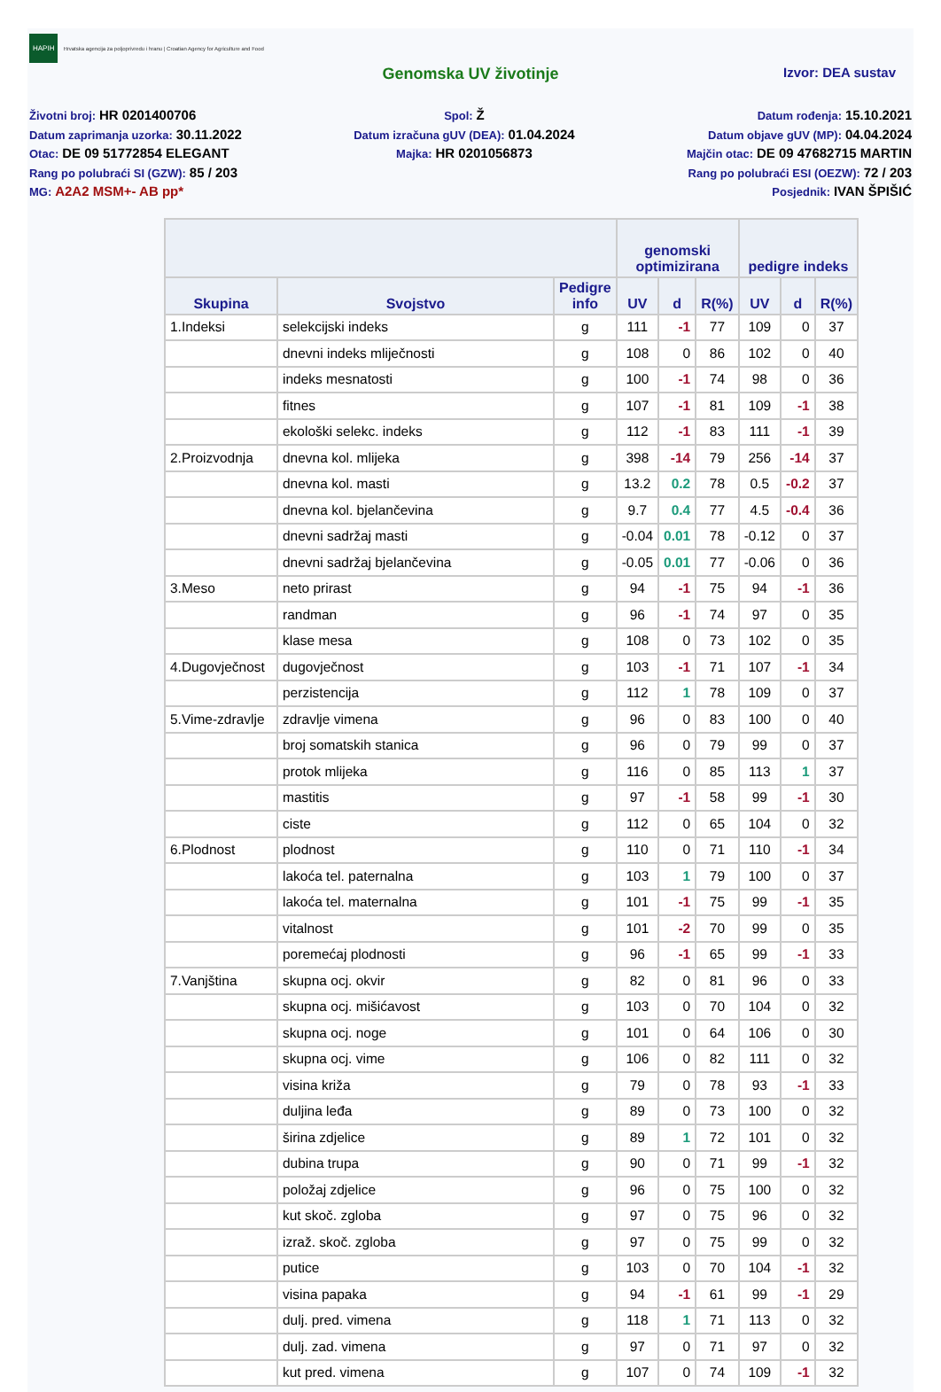HAPIH Hrvatska agencija za poljoprivredu i hranu | Croatian Agency for Agriculture and Food
Genomska UV životinje Izvor: DEA sustav
Životni broj: HR 0201400706
Datum zaprimanja uzorka: 30.11.2022
Otac: DE 09 51772854 ELEGANT
Rang po polubraći SI (GZW): 85 / 203
MG: A2A2 MSM+- AB pp*
Spol: Ž
Datum izračuna gUV (DEA): 01.04.2024
Majka: HR 0201056873
Datum rođenja: 15.10.2021
Datum objave gUV (MP): 04.04.2024
Majčin otac: DE 09 47682715 MARTIN
Rang po polubraći ESI (OEZW): 72 / 203
Posjednik: IVAN ŠPIŠIĆ
| | | | genomski optimizirana | | | pedigre indeks | | |
| --- | --- | --- | --- | --- | --- | --- | --- | --- |
| Skupina | Svojstvo | Pedigre info | UV | d | R(%) | UV | d | R(%) |
| 1.Indeksi | selekcijski indeks | g | 111 | -1 | 77 | 109 | 0 | 37 |
| | dnevni indeks mliječnosti | g | 108 | 0 | 86 | 102 | 0 | 40 |
| | indeks mesnatosti | g | 100 | -1 | 74 | 98 | 0 | 36 |
| | fitnes | g | 107 | -1 | 81 | 109 | -1 | 38 |
| | ekološki selekc. indeks | g | 112 | -1 | 83 | 111 | -1 | 39 |
| 2.Proizvodnja | dnevna kol. mlijeka | g | 398 | -14 | 79 | 256 | -14 | 37 |
| | dnevna kol. masti | g | 13.2 | 0.2 | 78 | 0.5 | -0.2 | 37 |
| | dnevna kol. bjelančevina | g | 9.7 | 0.4 | 77 | 4.5 | -0.4 | 36 |
| | dnevni sadržaj masti | g | -0.04 | 0.01 | 78 | -0.12 | 0 | 37 |
| | dnevni sadržaj bjelančevina | g | -0.05 | 0.01 | 77 | -0.06 | 0 | 36 |
| 3.Meso | neto prirast | g | 94 | -1 | 75 | 94 | -1 | 36 |
| | randman | g | 96 | -1 | 74 | 97 | 0 | 35 |
| | klase mesa | g | 108 | 0 | 73 | 102 | 0 | 35 |
| 4.Dugovječnost | dugovječnost | g | 103 | -1 | 71 | 107 | -1 | 34 |
| | perzistencija | g | 112 | 1 | 78 | 109 | 0 | 37 |
| 5.Vime-zdravlje | zdravlje vimena | g | 96 | 0 | 83 | 100 | 0 | 40 |
| | broj somatskih stanica | g | 96 | 0 | 79 | 99 | 0 | 37 |
| | protok mlijeka | g | 116 | 0 | 85 | 113 | 1 | 37 |
| | mastitis | g | 97 | -1 | 58 | 99 | -1 | 30 |
| | ciste | g | 112 | 0 | 65 | 104 | 0 | 32 |
| 6.Plodnost | plodnost | g | 110 | 0 | 71 | 110 | -1 | 34 |
| | lakoća tel. paternalna | g | 103 | 1 | 79 | 100 | 0 | 37 |
| | lakoća tel. maternalna | g | 101 | -1 | 75 | 99 | -1 | 35 |
| | vitalnost | g | 101 | -2 | 70 | 99 | 0 | 35 |
| | poremećaj plodnosti | g | 96 | -1 | 65 | 99 | -1 | 33 |
| 7.Vanjština | skupna ocj. okvir | g | 82 | 0 | 81 | 96 | 0 | 33 |
| | skupna ocj. mišićavost | g | 103 | 0 | 70 | 104 | 0 | 32 |
| | skupna ocj. noge | g | 101 | 0 | 64 | 106 | 0 | 30 |
| | skupna ocj. vime | g | 106 | 0 | 82 | 111 | 0 | 32 |
| | visina križa | g | 79 | 0 | 78 | 93 | -1 | 33 |
| | duljina leđa | g | 89 | 0 | 73 | 100 | 0 | 32 |
| | širina zdjelice | g | 89 | 1 | 72 | 101 | 0 | 32 |
| | dubina trupa | g | 90 | 0 | 71 | 99 | -1 | 32 |
| | položaj zdjelice | g | 96 | 0 | 75 | 100 | 0 | 32 |
| | kut skoč. zgloba | g | 97 | 0 | 75 | 96 | 0 | 32 |
| | izraž. skoč. zgloba | g | 97 | 0 | 75 | 99 | 0 | 32 |
| | putice | g | 103 | 0 | 70 | 104 | -1 | 32 |
| | visina papaka | g | 94 | -1 | 61 | 99 | -1 | 29 |
| | dulj. pred. vimena | g | 118 | 1 | 71 | 113 | 0 | 32 |
| | dulj. zad. vimena | g | 97 | 0 | 71 | 97 | 0 | 32 |
| | kut pred. vimena | g | 107 | 0 | 74 | 109 | -1 | 32 |